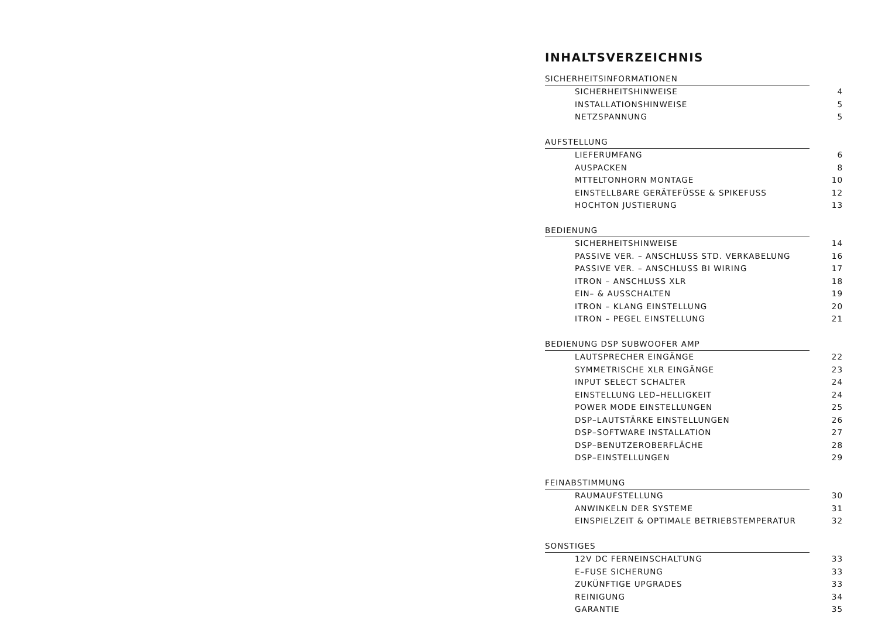INHALTSVERZEICHNIS
SICHERHEITSINFORMATIONEN
SICHERHEITSHINWEISE 4
INSTALLATIONSHINWEISE 5
NETZSPANNUNG 5
AUFSTELLUNG
LIEFERUMFANG 6
AUSPACKEN 8
MTTELTONHORN MONTAGE 10
EINSTELLBARE GERÄTEFÜSSE & SPIKEFUSS 12
HOCHTON JUSTIERUNG 13
BEDIENUNG
SICHERHEITSHINWEISE 14
PASSIVE VER. – ANSCHLUSS STD. VERKABELUNG 16
PASSIVE VER. – ANSCHLUSS BI WIRING 17
ITRON – ANSCHLUSS XLR 18
EIN– & AUSSCHALTEN 19
ITRON – KLANG EINSTELLUNG 20
ITRON – PEGEL EINSTELLUNG 21
BEDIENUNG DSP SUBWOOFER AMP
LAUTSPRECHER EINGÄNGE 22
SYMMETRISCHE XLR EINGÄNGE 23
INPUT SELECT SCHALTER 24
EINSTELLUNG LED–HELLIGKEIT 24
POWER MODE EINSTELLUNGEN 25
DSP–LAUTSTÄRKE EINSTELLUNGEN 26
DSP–SOFTWARE INSTALLATION 27
DSP–BENUTZEROBERFLÄCHE 28
DSP–EINSTELLUNGEN 29
FEINABSTIMMUNG
RAUMAUFSTELLUNG 30
ANWINKELN DER SYSTEME 31
EINSPIELZEIT & OPTIMALE BETRIEBSTEMPERATUR 32
SONSTIGES
12V DC FERNEINSCHALTUNG 33
E–FUSE SICHERUNG 33
ZUKÜNFTIGE UPGRADES 33
REINIGUNG 34
GARANTIE 35